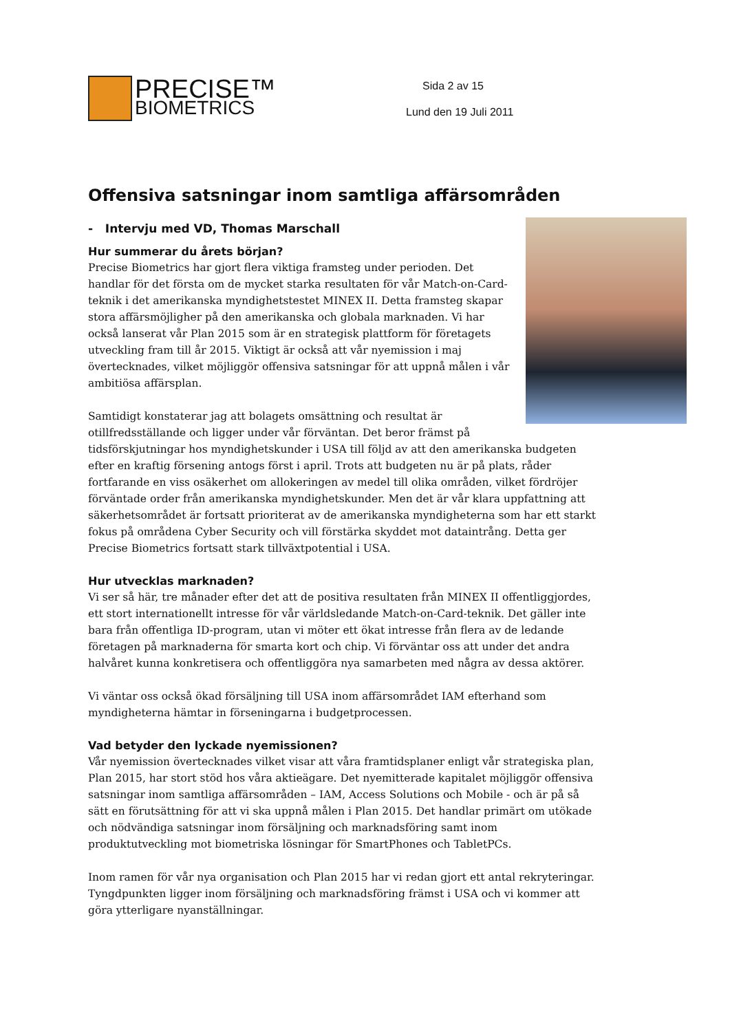PRECISE™
BIOMETRICS
Sida 2 av 15
Lund den 19 Juli 2011
Offensiva satsningar inom samtliga affärsområden
- Intervju med VD, Thomas Marschall
Hur summerar du årets början?
Precise Biometrics har gjort flera viktiga framsteg under perioden. Det handlar för det första om de mycket starka resultaten för vår Match-on-Card-teknik i det amerikanska myndighetstestet MINEX II. Detta framsteg skapar stora affärsmöjligher på den amerikanska och globala marknaden. Vi har också lanserat vår Plan 2015 som är en strategisk plattform för företagets utveckling fram till år 2015. Viktigt är också att vår nyemission i maj övertecknades, vilket möjliggör offensiva satsningar för att uppnå målen i vår ambitiösa affärsplan.
Samtidigt konstaterar jag att bolagets omsättning och resultat är otillfredsställande och ligger under vår förväntan. Det beror främst på tidsförskjutningar hos myndighetskunder i USA till följd av att den amerikanska budgeten efter en kraftig försening antogs först i april. Trots att budgeten nu är på plats, råder fortfarande en viss osäkerhet om allokeringen av medel till olika områden, vilket fördröjer förväntade order från amerikanska myndighetskunder. Men det är vår klara uppfattning att säkerhetsområdet är fortsatt prioriterat av de amerikanska myndigheterna som har ett starkt fokus på områdena Cyber Security och vill förstärka skyddet mot dataintrång. Detta ger Precise Biometrics fortsatt stark tillväxtpotential i USA.
Hur utvecklas marknaden?
Vi ser så här, tre månader efter det att de positiva resultaten från MINEX II offentliggjordes, ett stort internationellt intresse för vår världsledande Match-on-Card-teknik. Det gäller inte bara från offentliga ID-program, utan vi möter ett ökat intresse från flera av de ledande företagen på marknaderna för smarta kort och chip. Vi förväntar oss att under det andra halvåret kunna konkretisera och offentliggöra nya samarbeten med några av dessa aktörer.
Vi väntar oss också ökad försäljning till USA inom affärsområdet IAM efterhand som myndigheterna hämtar in förseningarna i budgetprocessen.
Vad betyder den lyckade nyemissionen?
Vår nyemission övertecknades vilket visar att våra framtidsplaner enligt vår strategiska plan, Plan 2015, har stort stöd hos våra aktieägare. Det nyemitterade kapitalet möjliggör offensiva satsningar inom samtliga affärsområden – IAM, Access Solutions och Mobile - och är på så sätt en förutsättning för att vi ska uppnå målen i Plan 2015. Det handlar primärt om utökade och nödvändiga satsningar inom försäljning och marknadsföring samt inom produktutveckling mot biometriska lösningar för SmartPhones och TabletPCs.
Inom ramen för vår nya organisation och Plan 2015 har vi redan gjort ett antal rekryteringar. Tyngdpunkten ligger inom försäljning och marknadsföring främst i USA och vi kommer att göra ytterligare nyanställningar.